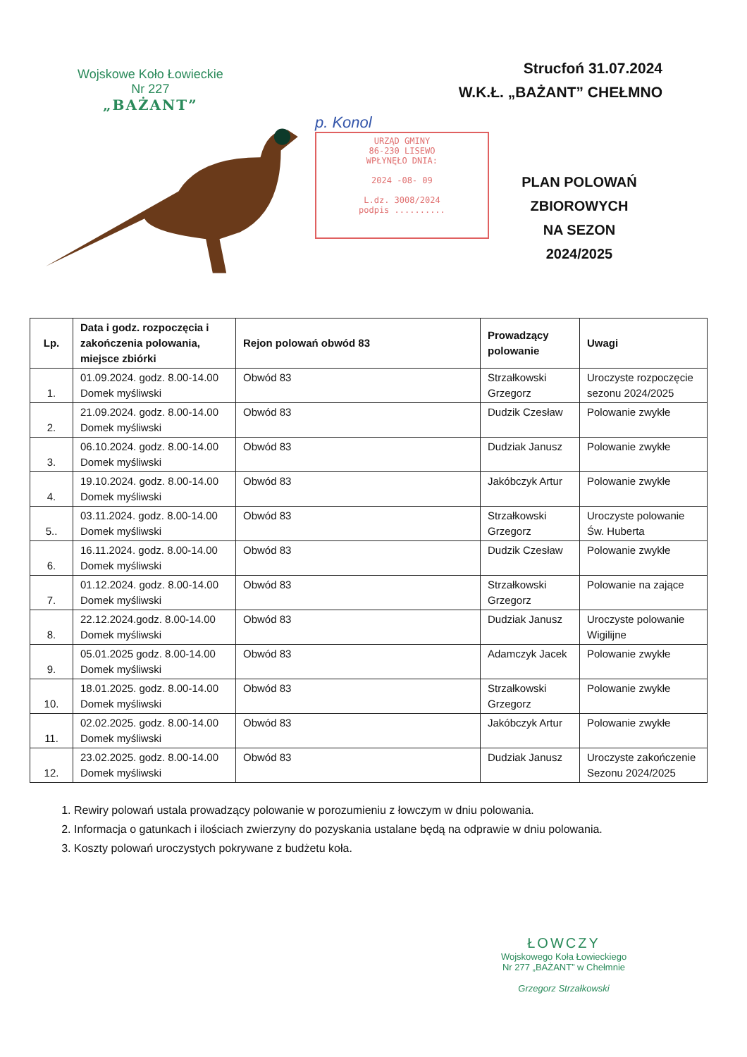Wojskowe Koło Łowieckie
Nr 227
„BAŻANT”
Strucfoń 31.07.2024
W.K.Ł. „BAŻANT” CHEŁMNO
p. Konol
URZĄD GMINY
86-230 LISEWO
WPŁYNĘŁO DNIA:
2024 -08- 09
L.dz. 3008/2024
podpis ..........
PLAN POLOWAŃ
ZBIOROWYCH
NA SEZON 2024/2025
| Lp. | Data i godz. rozpoczęcia i zakończenia polowania, miejsce zbiórki | Rejon polowań obwód 83 | Prowadzący polowanie | Uwagi |
| --- | --- | --- | --- | --- |
| 1. | 01.09.2024. godz. 8.00-14.00 Domek myśliwski | Obwód 83 | Strzałkowski Grzegorz | Uroczyste rozpoczęcie sezonu 2024/2025 |
| 2. | 21.09.2024. godz. 8.00-14.00 Domek myśliwski | Obwód 83 | Dudzik Czesław | Polowanie zwykłe |
| 3. | 06.10.2024. godz. 8.00-14.00 Domek myśliwski | Obwód 83 | Dudziak Janusz | Polowanie zwykłe |
| 4. | 19.10.2024. godz. 8.00-14.00 Domek myśliwski | Obwód 83 | Jakóbczyk Artur | Polowanie zwykłe |
| 5.. | 03.11.2024. godz. 8.00-14.00 Domek myśliwski | Obwód 83 | Strzałkowski Grzegorz | Uroczyste polowanie Św. Huberta |
| 6. | 16.11.2024. godz. 8.00-14.00 Domek myśliwski | Obwód 83 | Dudzik Czesław | Polowanie zwykłe |
| 7. | 01.12.2024. godz. 8.00-14.00 Domek myśliwski | Obwód 83 | Strzałkowski Grzegorz | Polowanie na zające |
| 8. | 22.12.2024.godz. 8.00-14.00 Domek myśliwski | Obwód 83 | Dudziak Janusz | Uroczyste polowanie Wigilijne |
| 9. | 05.01.2025 godz. 8.00-14.00 Domek myśliwski | Obwód 83 | Adamczyk Jacek | Polowanie zwykłe |
| 10. | 18.01.2025. godz. 8.00-14.00 Domek myśliwski | Obwód 83 | Strzałkowski Grzegorz | Polowanie zwykłe |
| 11. | 02.02.2025. godz. 8.00-14.00 Domek myśliwski | Obwód 83 | Jakóbczyk Artur | Polowanie zwykłe |
| 12. | 23.02.2025. godz. 8.00-14.00 Domek myśliwski | Obwód 83 | Dudziak Janusz | Uroczyste zakończenie Sezonu 2024/2025 |
1. Rewiry polowań ustala prowadzący polowanie w porozumieniu z łowczym w dniu polowania.
2. Informacja o gatunkach i ilościach zwierzyny do pozyskania ustalane będą na odprawie w dniu polowania.
3. Koszty polowań uroczystych pokrywane z budżetu koła.
ŁOWCZY
Wojskowego Koła Łowieckiego
Nr 277 „BAŻANT” w Chełmnie
Grzegorz Strzałkowski